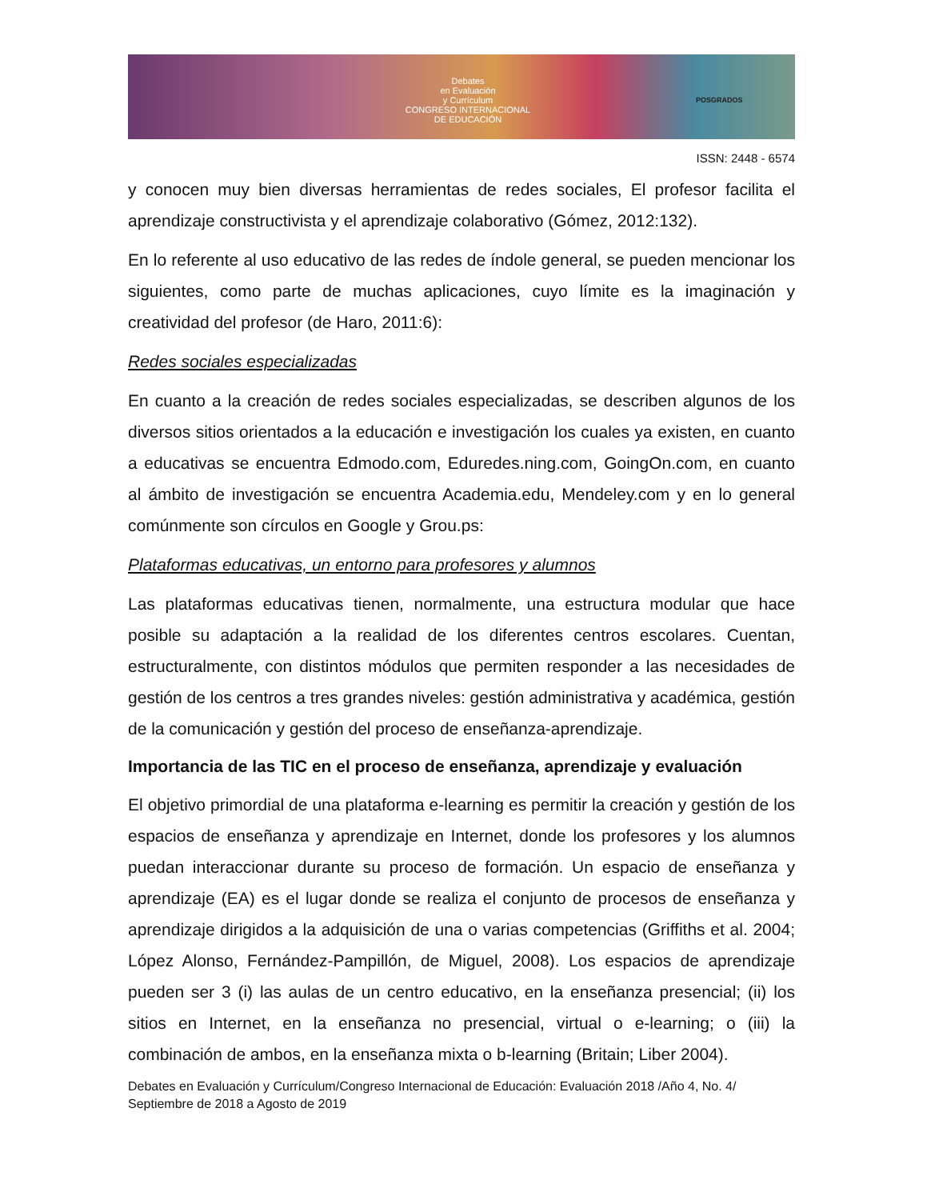Debates
en Evaluación
y Currículum
CONGRESO INTERNACIONAL
DE EDUCACIÓN
POSGRADOS
ISSN: 2448 - 6574
y conocen muy bien diversas herramientas de redes sociales, El profesor facilita el aprendizaje constructivista y el aprendizaje colaborativo (Gómez, 2012:132).
En lo referente al uso educativo de las redes de índole general, se pueden mencionar los siguientes, como parte de muchas aplicaciones, cuyo límite es la imaginación y creatividad del profesor (de Haro, 2011:6):
Redes sociales especializadas
En cuanto a la creación de redes sociales especializadas, se describen algunos de los diversos sitios orientados a la educación e investigación los cuales ya existen, en cuanto a educativas se encuentra Edmodo.com, Eduredes.ning.com, GoingOn.com, en cuanto al ámbito de investigación se encuentra Academia.edu, Mendeley.com y en lo general comúnmente son círculos en Google y Grou.ps:
Plataformas educativas, un entorno para profesores y alumnos
Las plataformas educativas tienen, normalmente, una estructura modular que hace posible su adaptación a la realidad de los diferentes centros escolares. Cuentan, estructuralmente, con distintos módulos que permiten responder a las necesidades de gestión de los centros a tres grandes niveles: gestión administrativa y académica, gestión de la comunicación y gestión del proceso de enseñanza-aprendizaje.
Importancia de las TIC en el proceso de enseñanza, aprendizaje y evaluación
El objetivo primordial de una plataforma e-learning es permitir la creación y gestión de los espacios de enseñanza y aprendizaje en Internet, donde los profesores y los alumnos puedan interaccionar durante su proceso de formación. Un espacio de enseñanza y aprendizaje (EA) es el lugar donde se realiza el conjunto de procesos de enseñanza y aprendizaje dirigidos a la adquisición de una o varias competencias (Griffiths et al. 2004; López Alonso, Fernández-Pampillón, de Miguel, 2008). Los espacios de aprendizaje pueden ser 3 (i) las aulas de un centro educativo, en la enseñanza presencial; (ii) los sitios en Internet, en la enseñanza no presencial, virtual o e-learning; o (iii) la combinación de ambos, en la enseñanza mixta o b-learning (Britain; Liber 2004).
Debates en Evaluación y Currículum/Congreso Internacional de Educación: Evaluación 2018 /Año 4, No. 4/ Septiembre de 2018 a Agosto de 2019